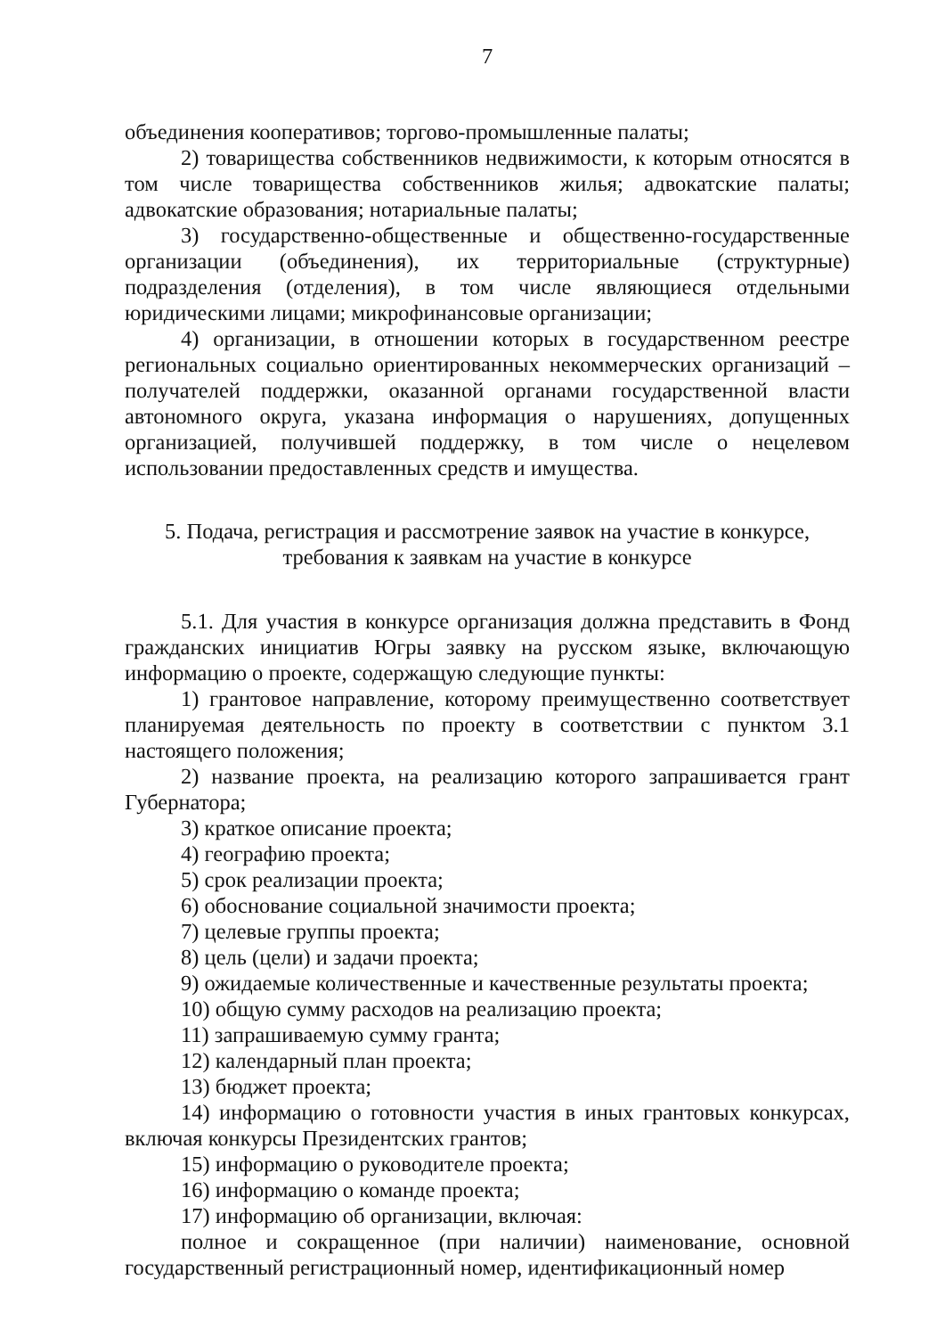7
объединения кооперативов; торгово-промышленные палаты;
2) товарищества собственников недвижимости, к которым относятся в том числе товарищества собственников жилья; адвокатские палаты; адвокатские образования; нотариальные палаты;
3) государственно-общественные и общественно-государственные организации (объединения), их территориальные (структурные) подразделения (отделения), в том числе являющиеся отдельными юридическими лицами; микрофинансовые организации;
4) организации, в отношении которых в государственном реестре региональных социально ориентированных некоммерческих организаций – получателей поддержки, оказанной органами государственной власти автономного округа, указана информация о нарушениях, допущенных организацией, получившей поддержку, в том числе о нецелевом использовании предоставленных средств и имущества.
5. Подача, регистрация и рассмотрение заявок на участие в конкурсе,
требования к заявкам на участие в конкурсе
5.1. Для участия в конкурсе организация должна представить в Фонд гражданских инициатив Югры заявку на русском языке, включающую информацию о проекте, содержащую следующие пункты:
1) грантовое направление, которому преимущественно соответствует планируемая деятельность по проекту в соответствии с пунктом 3.1 настоящего положения;
2) название проекта, на реализацию которого запрашивается грант Губернатора;
3) краткое описание проекта;
4) географию проекта;
5) срок реализации проекта;
6) обоснование социальной значимости проекта;
7) целевые группы проекта;
8) цель (цели) и задачи проекта;
9) ожидаемые количественные и качественные результаты проекта;
10) общую сумму расходов на реализацию проекта;
11) запрашиваемую сумму гранта;
12) календарный план проекта;
13) бюджет проекта;
14) информацию о готовности участия в иных грантовых конкурсах, включая конкурсы Президентских грантов;
15) информацию о руководителе проекта;
16) информацию о команде проекта;
17) информацию об организации, включая:
полное и сокращенное (при наличии) наименование, основной государственный регистрационный номер, идентификационный номер